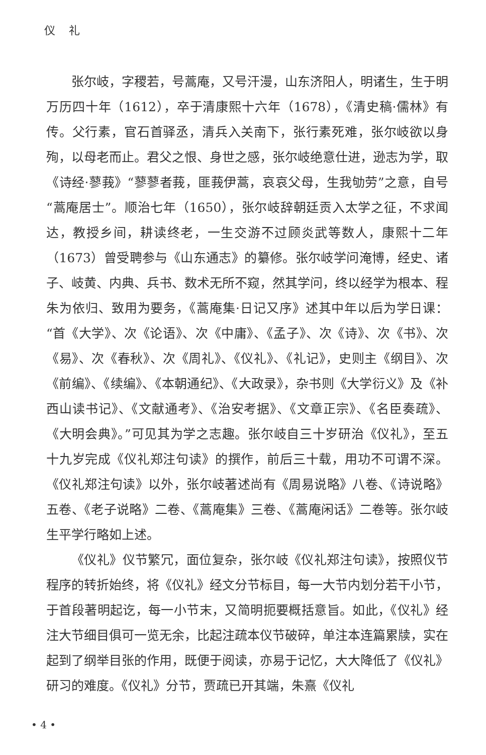仪 礼
张尔岐，字稷若，号蒿庵，又号汗漫，山东济阳人，明诸生，生于明万历四十年（1612），卒于清康熙十六年（1678），《清史稿·儒林》有传。父行素，官石首驿丞，清兵入关南下，张行素死难，张尔岐欲以身殉，以母老而止。君父之恨、身世之感，张尔岐绝意仕进，逊志为学，取《诗经·蓼莪》“蓼蓼者莪，匪莪伊蒿，哀哀父母，生我劬劳”之意，自号“蒿庵居士”。顺治七年（1650），张尔岐辞朝廷贡入太学之征，不求闻达，教授乡间，耕读终老，一生交游不过顾炎武等数人，康熙十二年（1673）曾受聘参与《山东通志》的纂修。张尔岐学问淹博，经史、诸子、岐黄、内典、兵书、数术无所不窥，然其学问，终以经学为根本、程朱为依归、致用为要务，《蒿庵集·日记又序》述其中年以后为学日课：“首《大学》、次《论语》、次《中庸》、《孟子》、次《诗》、次《书》、次《易》、次《春秋》、次《周礼》、《仪礼》、《礼记》，史则主《纲目》、次《前编》、《续编》、《本朝通纪》、《大政录》，杂书则《大学衍义》及《补西山读书记》、《文献通考》、《治安考据》、《文章正宗》、《名臣奏疏》、《大明会典》。”可见其为学之志趣。张尔岐自三十岁研治《仪礼》，至五十九岁完成《仪礼郑注句读》的撰作，前后三十载，用功不可谓不深。《仪礼郑注句读》以外，张尔岐著述尚有《周易说略》八卷、《诗说略》五卷、《老子说略》二卷、《蒿庵集》三卷、《蒿庵闲话》二卷等。张尔岐生平学行略如上述。
《仪礼》仪节繁冗，面位复杂，张尔岐《仪礼郑注句读》，按照仪节程序的转折始终，将《仪礼》经文分节标目，每一大节内划分若干小节，于首段著明起讫，每一小节末，又简明扼要概括意旨。如此，《仪礼》经注大节细目俱可一览无余，比起注疏本仪节破碎，单注本连篇累牍，实在起到了纲举目张的作用，既便于阅读，亦易于记忆，大大降低了《仪礼》研习的难度。《仪礼》分节，贾疏已开其端，朱熹《仪礼
• 4 •